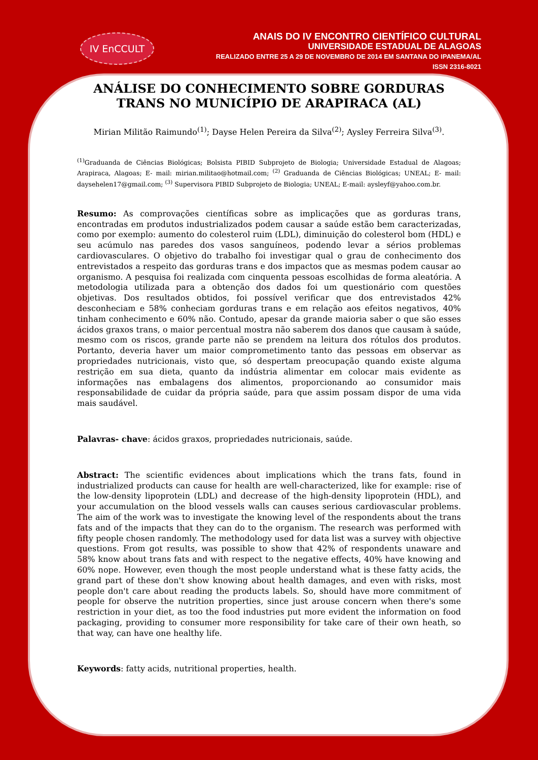IV EnCCULT
ANAIS DO IV ENCONTRO CIENTÍFICO CULTURAL
UNIVERSIDADE ESTADUAL DE ALAGOAS
REALIZADO ENTRE 25 A 29 DE NOVEMBRO DE 2014 EM SANTANA DO IPANEMA/AL
ISSN 2316-8021
ANÁLISE DO CONHECIMENTO SOBRE GORDURAS TRANS NO MUNICÍPIO DE ARAPIRACA (AL)
Mirian Militão Raimundo<sup>(1)</sup>; Dayse Helen Pereira da Silva<sup>(2)</sup>; Aysley Ferreira Silva<sup>(3)</sup>.
<sup>(1)</sup> Graduanda de Ciências Biológicas; Bolsista PIBID Subprojeto de Biologia; Universidade Estadual de Alagoas; Arapiraca, Alagoas; E- mail: mirian.militao@hotmail.com; <sup>(2)</sup> Graduanda de Ciências Biológicas; UNEAL; E- mail: daysehelen17@gmail.com; <sup>(3)</sup> Supervisora PIBID Subprojeto de Biologia; UNEAL; E-mail: aysleyf@yahoo.com.br.
Resumo: As comprovações científicas sobre as implicações que as gorduras trans, encontradas em produtos industrializados podem causar a saúde estão bem caracterizadas, como por exemplo: aumento do colesterol ruim (LDL), diminuição do colesterol bom (HDL) e seu acúmulo nas paredes dos vasos sanguíneos, podendo levar a sérios problemas cardiovasculares. O objetivo do trabalho foi investigar qual o grau de conhecimento dos entrevistados a respeito das gorduras trans e dos impactos que as mesmas podem causar ao organismo. A pesquisa foi realizada com cinquenta pessoas escolhidas de forma aleatória. A metodologia utilizada para a obtenção dos dados foi um questionário com questões objetivas. Dos resultados obtidos, foi possível verificar que dos entrevistados 42% desconheciam e 58% conheciam gorduras trans e em relação aos efeitos negativos, 40% tinham conhecimento e 60% não. Contudo, apesar da grande maioria saber o que são esses ácidos graxos trans, o maior percentual mostra não saberem dos danos que causam à saúde, mesmo com os riscos, grande parte não se prendem na leitura dos rótulos dos produtos. Portanto, deveria haver um maior comprometimento tanto das pessoas em observar as propriedades nutricionais, visto que, só despertam preocupação quando existe alguma restrição em sua dieta, quanto da indústria alimentar em colocar mais evidente as informações nas embalagens dos alimentos, proporcionando ao consumidor mais responsabilidade de cuidar da própria saúde, para que assim possam dispor de uma vida mais saudável.
Palavras- chave: ácidos graxos, propriedades nutricionais, saúde.
Abstract: The scientific evidences about implications which the trans fats, found in industrialized products can cause for health are well-characterized, like for example: rise of the low-density lipoprotein (LDL) and decrease of the high-density lipoprotein (HDL), and your accumulation on the blood vessels walls can causes serious cardiovascular problems. The aim of the work was to investigate the knowing level of the respondents about the trans fats and of the impacts that they can do to the organism. The research was performed with fifty people chosen randomly. The methodology used for data list was a survey with objective questions. From got results, was possible to show that 42% of respondents unaware and 58% know about trans fats and with respect to the negative effects, 40% have knowing and 60% nope. However, even though the most people understand what is these fatty acids, the grand part of these don't show knowing about health damages, and even with risks, most people don't care about reading the products labels. So, should have more commitment of people for observe the nutrition properties, since just arouse concern when there's some restriction in your diet, as too the food industries put more evident the information on food packaging, providing to consumer more responsibility for take care of their own heath, so that way, can have one healthy life.
Keywords: fatty acids, nutritional properties, health.